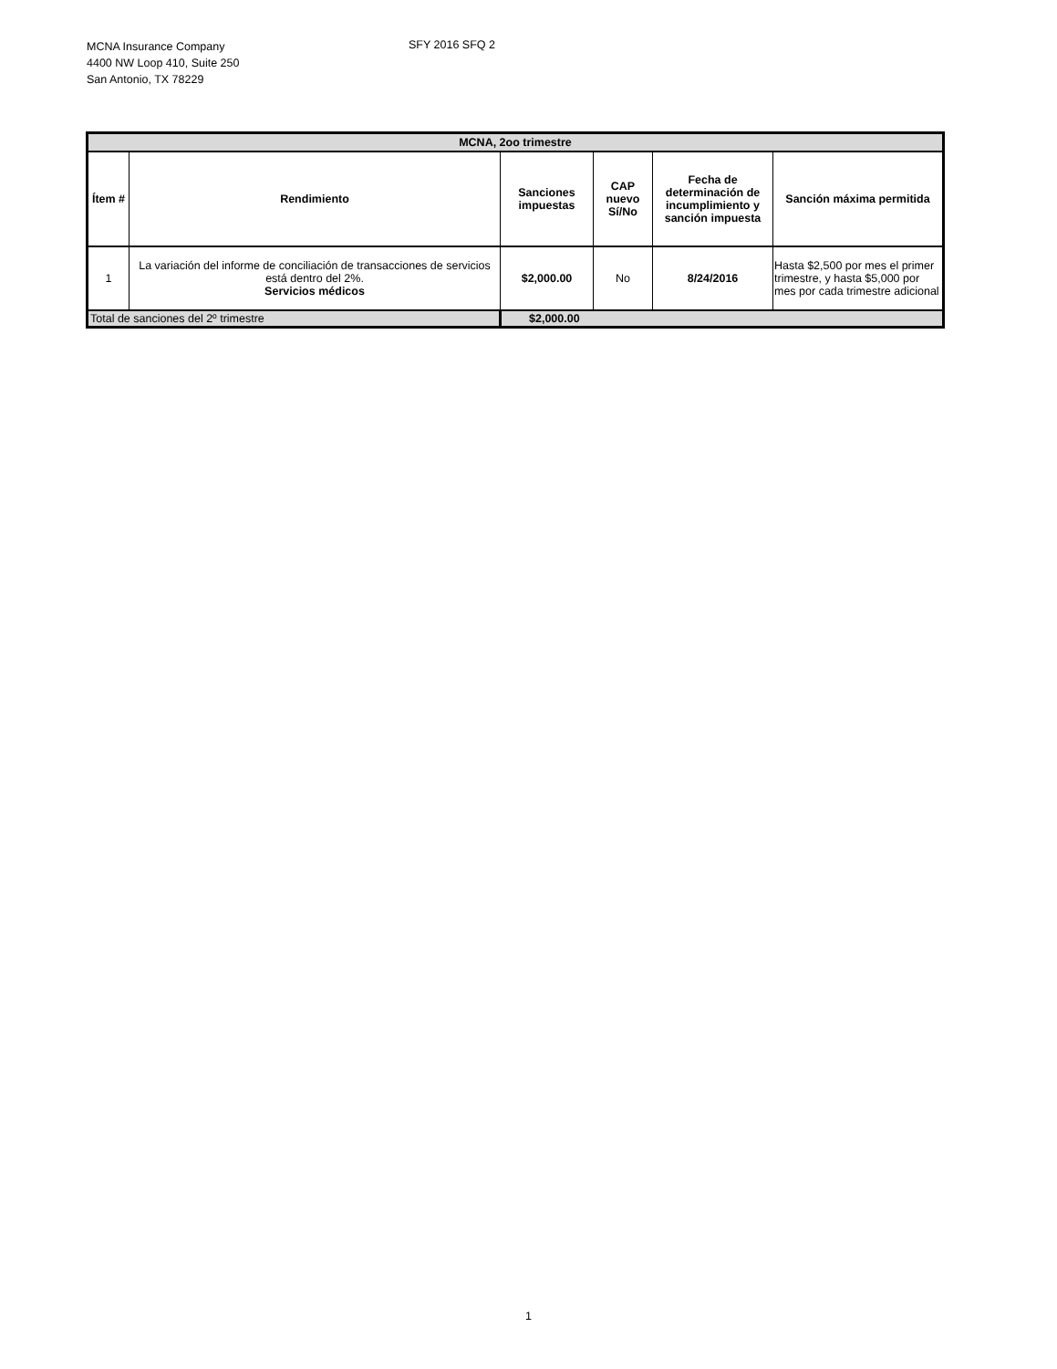MCNA Insurance Company
4400 NW Loop 410, Suite 250
San Antonio, TX 78229
SFY 2016 SFQ 2
| MCNA, 2oo trimestre | | | | | |
| --- | --- | --- | --- | --- | --- |
| Ítem # | Rendimiento | Sanciones impuestas | CAP nuevo Sí/No | Fecha de determinación de incumplimiento y sanción impuesta | Sanción máxima permitida |
| 1 | La variación del informe de conciliación de transacciones de servicios está dentro del 2%. Servicios médicos | $2,000.00 | No | 8/24/2016 | Hasta $2,500 por mes el primer trimestre, y hasta $5,000 por mes por cada trimestre adicional |
| Total de sanciones del 2º trimestre | | $2,000.00 | | | |
1